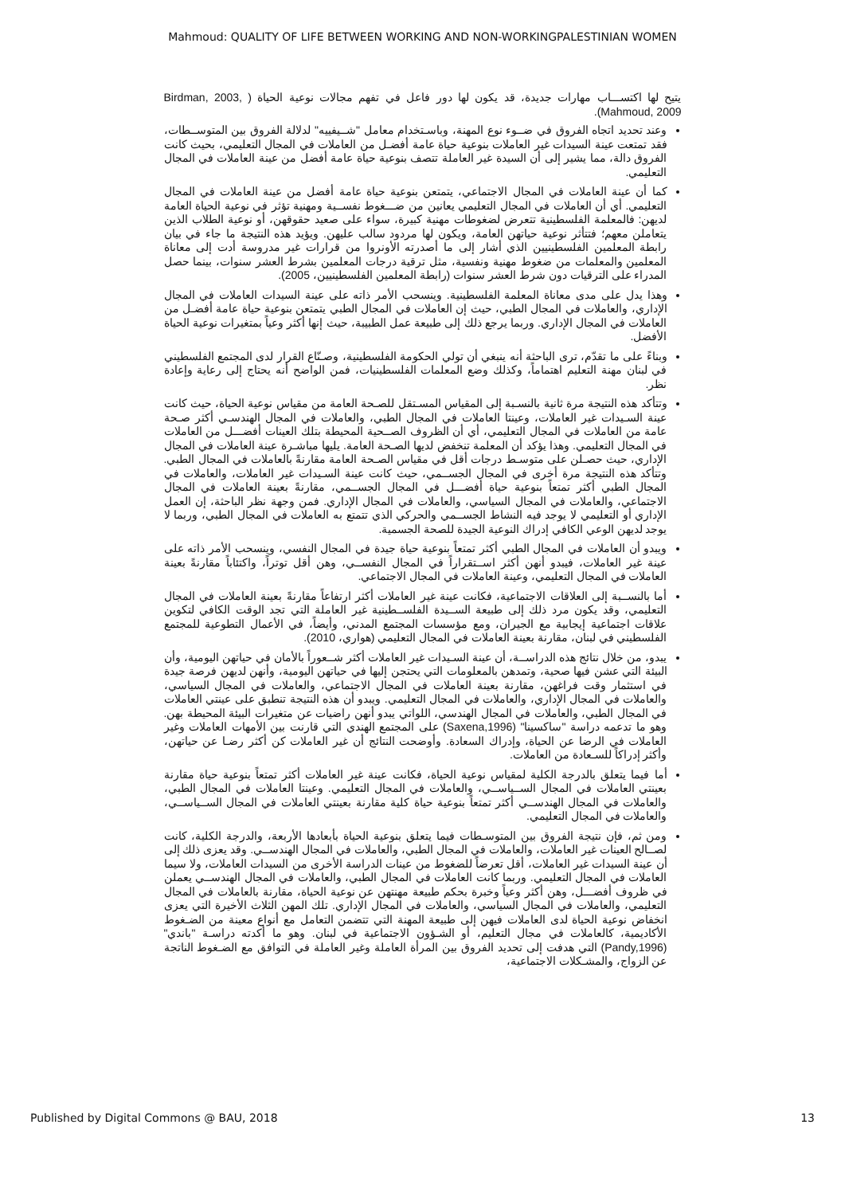Mahmoud: QUALITY OF LIFE BETWEEN WORKING AND NON-WORKINGPALESTINIAN WOMEN
يتيح لها اكتســـاب مهارات جديدة، قد يكون لها دور فاعل في تفهم مجالات نوعية الحياة ( Birdman, 2003, Mahmoud, 2009).
وعند تحديد اتجاه الفروق في ضــوء نوع المهنة، وباسـتخدام معامل "شــيفييه" لدلالة الفروق بين المتوســطات، فقد تمتعت عينة السيدات غير العاملات بنوعية حياة عامة أفضـل من العاملات في المجال التعليمي، بحيث كانت الفروق دالة، مما يشير إلى أن السيدة غير العاملة تتصف بنوعية حياة عامة أفضل من عينة العاملات في المجال التعليمي.
كما أن عينة العاملات في المجال الاجتماعي، يتمتعن بنوعية حياة عامة أفضل من عينة العاملات في المجال التعليمي. أي أن العاملات في المجال التعليمي يعانين من ضـــغوط نفســية ومهنية تؤثر في نوعية الحياة العامة لديهن: فالمعلمة الفلسطينية تتعرض لضغوطات مهنية كبيرة، سواء على صعيد حقوقهن، أو نوعية الطلاب الذين يتعاملن معهم؛ فتتأثر نوعية حياتهن العامة، ويكون لها مردود سالب عليهن. ويؤيد هذه النتيجة ما جاء في بيان رابطة المعلمين الفلسطينيين الذي أشار إلى ما أصدرته الأونروا من قرارات غير مدروسة أدت إلى معاناة المعلمين والمعلمات من ضغوط مهنية ونفسية، مثل ترقية درجات المعلمين بشرط العشر سنوات، بينما حصل المدراء على الترقيات دون شرط العشر سنوات (رابطة المعلمين الفلسطينيين، 2005).
وهذا يدل على مدى معاناة المعلمة الفلسطينية. وينسحب الأمر ذاته على عينة السيدات العاملات في المجال الإداري، والعاملات في المجال الطبي، حيث إن العاملات في المجال الطبي يتمتعن بنوعية حياة عامة أفضـل من العاملات في المجال الإداري. وربما يرجع ذلك إلى طبيعة عمل الطبيبة، حيث إنها أكثر وعياً بمتغيرات نوعية الحياة الأفضل.
وبناءً على ما تقدّم، ترى الباحثة أنه ينبغي أن تولي الحكومة الفلسطينية، وصـنّاع القرار لدى المجتمع الفلسطيني في لبنان مهنة التعليم اهتماماً، وكذلك وضع المعلمات الفلسطينيات، فمن الواضح أنه يحتاج إلى رعاية وإعادة نظر.
وتتأكد هذه النتيجة مرة ثانية بالنسـبة إلى المقياس المسـتقل للصـحة العامة من مقياس نوعية الحياة، حيث كانت عينة السـيدات غير العاملات، وعينتا العاملات في المجال الطبي، والعاملات في المجال الهندسـي أكثر صـحة عامة من العاملات في المجال التعليمي، أي أن الظروف الصــحية المحيطة بتلك العينات أفضـــل من العاملات في المجال التعليمي. وهذا يؤكد أن المعلمة تنخفض لديها الصـحة العامة. يليها مباشـرة عينة العاملات في المجال الإداري، حيث حصـلن على متوسـط درجات أقل في مقياس الصـحة العامة مقارنةً بالعاملات في المجال الطبي. وتتأكد هذه النتيجة مرة أخرى في المجال الجســمي، حيث كانت عينة السـيدات غير العاملات، والعاملات في المجال الطبي أكثر تمتعاً بنوعية حياة أفضـــل في المجال الجســمي، مقارنةً بعينة العاملات في المجال الاجتماعي، والعاملات في المجال السياسي، والعاملات في المجال الإداري. فمن وجهة نظر الباحثة، إن العمل الإداري أو التعليمي لا يوجد فيه النشاط الجســمي والحركي الذي تتمتع به العاملات في المجال الطبي، وربما لا يوجد لديهن الوعي الكافي إدراك النوعية الجيدة للصحة الجسمية.
ويبدو أن العاملات في المجال الطبي أكثر تمتعاً بنوعية حياة جيدة في المجال النفسي، وينسحب الأمر ذاته على عينة غير العاملات، فيبدو أنهن أكثر اســتقراراً في المجال النفســي، وهن أقل توتراً، واكتئاباً مقارنةً بعينة العاملات في المجال التعليمي، وعينة العاملات في المجال الاجتماعي.
أما بالنســبة إلى العلاقات الاجتماعية، فكانت عينة غير العاملات أكثر ارتفاعاً مقارنةً بعينة العاملات في المجال التعليمي، وقد يكون مرد ذلك إلى طبيعة الســيدة الفلســطينية غير العاملة التي تجد الوقت الكافي لتكوين علاقات اجتماعية إيجابية مع الجيران، ومع مؤسسات المجتمع المدني، وأيضاً، في الأعمال التطوعية للمجتمع الفلسطيني في لبنان، مقارنة بعينة العاملات في المجال التعليمي (هواري، 2010).
يبدو، من خلال نتائج هذه الدراســة، أن عينة السـيدات غير العاملات أكثر شــعوراً بالأمان في حياتهن اليومية، وأن البيئة التي عشن فيها صحية، وتمدهن بالمعلومات التي يحتجن إليها في حياتهن اليومية، وأنهن لديهن فرصة جيدة في استثمار وقت فراغهن، مقارنة بعينة العاملات في المجال الاجتماعي، والعاملات في المجال السياسي، والعاملات في المجال الإداري، والعاملات في المجال التعليمي. ويبدو أن هذه النتيجة تنطبق على عينتي العاملات في المجال الطبي، والعاملات في المجال الهندسي، اللواتي يبدو أنهن راضيات عن متغيرات البيئة المحيطة بهن. وهو ما تدعمه دراسة "ساكسينا" (Saxena,1996) على المجتمع الهندي التي قارنت بين الأمهات العاملات وغير العاملات في الرضا عن الحياة، وإدراك السعادة. وأوضحت النتائج أن غير العاملات كن أكثر رضـا عن حياتهن، وأكثر إدراكاً للسـعادة من العاملات.
أما فيما يتعلق بالدرجة الكلية لمقياس نوعية الحياة، فكانت عينة غير العاملات أكثر تمتعاً بنوعية حياة مقارنة بعينتي العاملات في المجال الســياســي، والعاملات في المجال التعليمي. وعينتا العاملات في المجال الطبي، والعاملات في المجال الهندســي أكثر تمتعاً بنوعية حياة كلية مقارنة بعينتي العاملات في المجال الســياســي، والعاملات في المجال التعليمي.
ومن ثم، فإن نتيجة الفروق بين المتوسـطات فيما يتعلق بنوعية الحياة بأبعادها الأربعة، والدرجة الكلية، كانت لصــالح العينات غير العاملات، والعاملات في المجال الطبي، والعاملات في المجال الهندســي. وقد يعزى ذلك إلى أن عينة السيدات غير العاملات، أقل تعرضاً للضغوط من عينات الدراسة الأخرى من السيدات العاملات، ولا سيما العاملات في المجال التعليمي. وربما كانت العاملات في المجال الطبي، والعاملات في المجال الهندســي يعملن في ظروف أفضـــل، وهن أكثر وعياً وخبرة بحكم طبيعة مهنتهن عن نوعية الحياة، مقارنة بالعاملات في المجال التعليمي، والعاملات في المجال السياسي، والعاملات في المجال الإداري. تلك المهن الثلاث الأخيرة التي يعزى انخفاض نوعية الحياة لدى العاملات فيهن إلى طبيعة المهنة التي تتضمن التعامل مع أنواع معينة من الضـغوط الأكاديمية، كالعاملات في مجال التعليم، أو الشـؤون الاجتماعية في لبنان. وهو ما أكدته دراسـة "باندي" (Pandy,1996) التي هدفت إلى تحديد الفروق بين المرأة العاملة وغير العاملة في التوافق مع الضـغوط الناتجة عن الزواج، والمشـكلات الاجتماعية،
Published by Digital Commons @ BAU, 2018 13